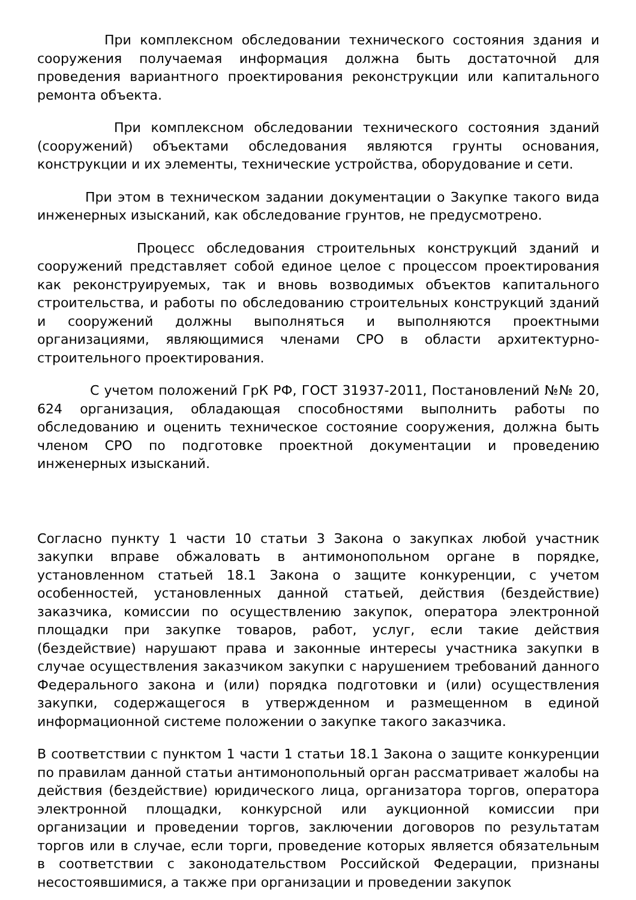При комплексном обследовании технического состояния здания и сооружения получаемая информация должна быть достаточной для проведения вариантного проектирования реконструкции или капитального ремонта объекта.
При комплексном обследовании технического состояния зданий (сооружений) объектами обследования являются грунты основания, конструкции и их элементы, технические устройства, оборудование и сети.
При этом в техническом задании документации о Закупке такого вида инженерных изысканий, как обследование грунтов, не предусмотрено.
Процесс обследования строительных конструкций зданий и сооружений представляет собой единое целое с процессом проектирования как реконструируемых, так и вновь возводимых объектов капитального строительства, и работы по обследованию строительных конструкций зданий и сооружений должны выполняться и выполняются проектными организациями, являющимися членами СРО в области архитектурно-строительного проектирования.
С учетом положений ГрК РФ, ГОСТ 31937-2011, Постановлений №№ 20, 624 организация, обладающая способностями выполнить работы по обследованию и оценить техническое состояние сооружения, должна быть членом СРО по подготовке проектной документации и проведению инженерных изысканий.
Согласно пункту 1 части 10 статьи 3 Закона о закупках любой участник закупки вправе обжаловать в антимонопольном органе в порядке, установленном статьей 18.1 Закона о защите конкуренции, с учетом особенностей, установленных данной статьей, действия (бездействие) заказчика, комиссии по осуществлению закупок, оператора электронной площадки при закупке товаров, работ, услуг, если такие действия (бездействие) нарушают права и законные интересы участника закупки в случае осуществления заказчиком закупки с нарушением требований данного Федерального закона и (или) порядка подготовки и (или) осуществления закупки, содержащегося в утвержденном и размещенном в единой информационной системе положении о закупке такого заказчика.
В соответствии с пунктом 1 части 1 статьи 18.1 Закона о защите конкуренции по правилам данной статьи антимонопольный орган рассматривает жалобы на действия (бездействие) юридического лица, организатора торгов, оператора электронной площадки, конкурсной или аукционной комиссии при организации и проведении торгов, заключении договоров по результатам торгов или в случае, если торги, проведение которых является обязательным в соответствии с законодательством Российской Федерации, признаны несостоявшимися, а также при организации и проведении закупок